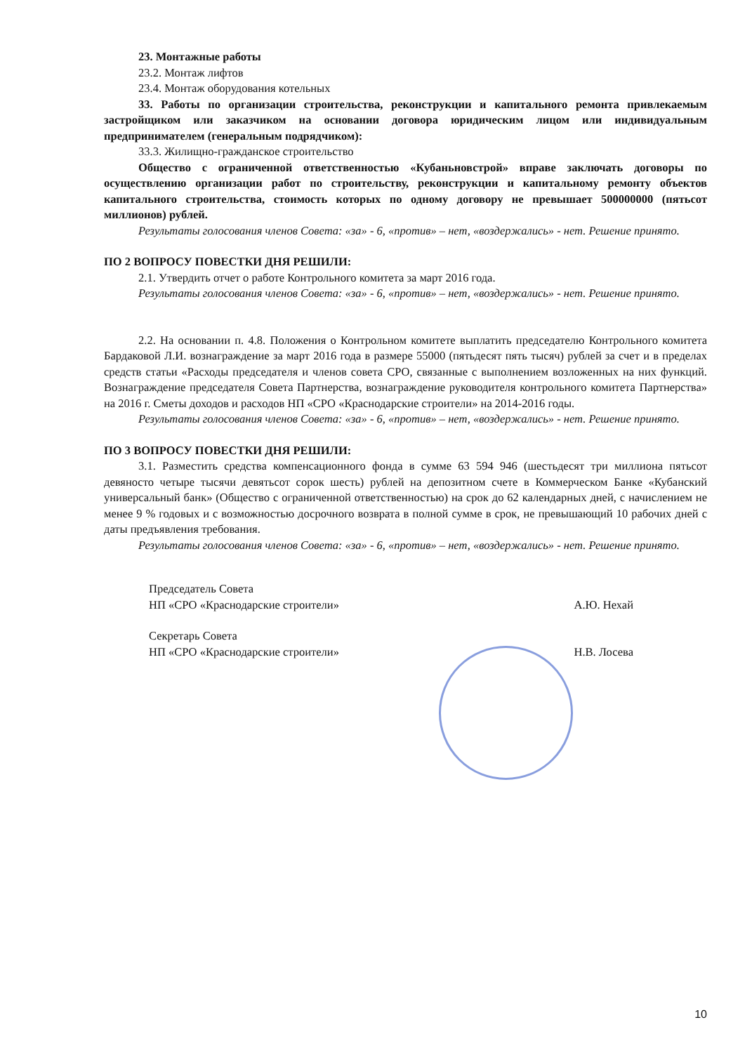23. Монтажные работы
23.2. Монтаж лифтов
23.4. Монтаж оборудования котельных
33. Работы по организации строительства, реконструкции и капитального ремонта привлекаемым застройщиком или заказчиком на основании договора юридическим лицом или индивидуальным предпринимателем (генеральным подрядчиком):
33.3. Жилищно-гражданское строительство
Общество с ограниченной ответственностью «Кубаньновстрой» вправе заключать договоры по осуществлению организации работ по строительству, реконструкции и капитальному ремонту объектов капитального строительства, стоимость которых по одному договору не превышает 500000000 (пятьсот миллионов) рублей.
Результаты голосования членов Совета: «за» - 6, «против» – нет, «воздержались» - нет. Решение принято.
ПО 2 ВОПРОСУ ПОВЕСТКИ ДНЯ РЕШИЛИ:
2.1. Утвердить отчет о работе Контрольного комитета за март 2016 года.
Результаты голосования членов Совета: «за» - 6, «против» – нет, «воздержались» - нет. Решение принято.
2.2. На основании п. 4.8. Положения о Контрольном комитете выплатить председателю Контрольного комитета Бардаковой Л.И. вознаграждение за март 2016 года в размере 55000 (пятьдесят пять тысяч) рублей за счет и в пределах средств статьи «Расходы председателя и членов совета СРО, связанные с выполнением возложенных на них функций. Вознаграждение председателя Совета Партнерства, вознаграждение руководителя контрольного комитета Партнерства» на 2016 г. Сметы доходов и расходов НП «СРО «Краснодарские строители» на 2014-2016 годы.
Результаты голосования членов Совета: «за» - 6, «против» – нет, «воздержались» - нет. Решение принято.
ПО 3 ВОПРОСУ ПОВЕСТКИ ДНЯ РЕШИЛИ:
3.1. Разместить средства компенсационного фонда в сумме 63 594 946 (шестьдесят три миллиона пятьсот девяносто четыре тысячи девятьсот сорок шесть) рублей на депозитном счете в Коммерческом Банке «Кубанский универсальный банк» (Общество с ограниченной ответственностью) на срок до 62 календарных дней, с начислением не менее 9 % годовых и с возможностью досрочного возврата в полной сумме в срок, не превышающий 10 рабочих дней с даты предъявления требования.
Результаты голосования членов Совета: «за» - 6, «против» – нет, «воздержались» - нет. Решение принято.
Председатель Совета
НП «СРО «Краснодарские строители» А.Ю. Нехай
Секретарь Совета
НП «СРО «Краснодарские строители» Н.В. Лосева
10